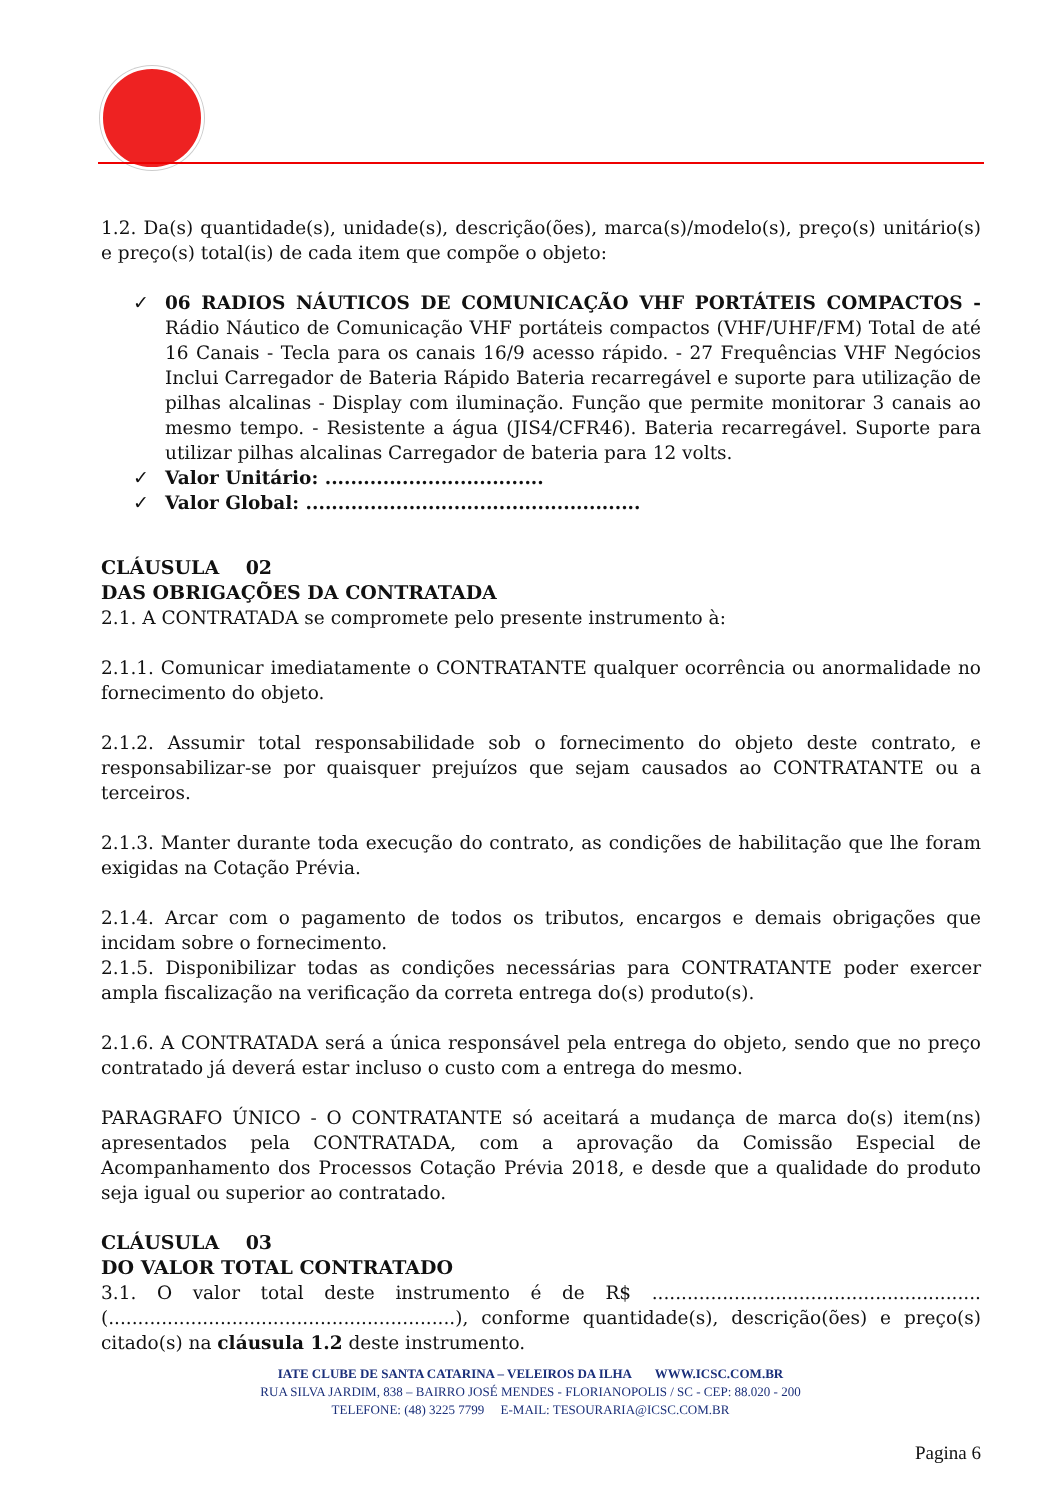1.2. Da(s) quantidade(s), unidade(s), descrição(ões), marca(s)/modelo(s), preço(s) unitário(s) e preço(s) total(is) de cada item que compõe o objeto:
✓ 06 RADIOS NÁUTICOS DE COMUNICAÇÃO VHF PORTÁTEIS COMPACTOS - Rádio Náutico de Comunicação VHF portáteis compactos (VHF/UHF/FM) Total de até 16 Canais - Tecla para os canais 16/9 acesso rápido. - 27 Frequências VHF Negócios Inclui Carregador de Bateria Rápido Bateria recarregável e suporte para utilização de pilhas alcalinas - Display com iluminação. Função que permite monitorar 3 canais ao mesmo tempo. - Resistente a água (JIS4/CFR46). Bateria recarregável. Suporte para utilizar pilhas alcalinas Carregador de bateria para 12 volts.
✓ Valor Unitário: ..................................
✓ Valor Global: ....................................................
CLÁUSULA 02
DAS OBRIGAÇÕES DA CONTRATADA
2.1. A CONTRATADA se compromete pelo presente instrumento à:
2.1.1. Comunicar imediatamente o CONTRATANTE qualquer ocorrência ou anormalidade no fornecimento do objeto.
2.1.2. Assumir total responsabilidade sob o fornecimento do objeto deste contrato, e responsabilizar-se por quaisquer prejuízos que sejam causados ao CONTRATANTE ou a terceiros.
2.1.3. Manter durante toda execução do contrato, as condições de habilitação que lhe foram exigidas na Cotação Prévia.
2.1.4. Arcar com o pagamento de todos os tributos, encargos e demais obrigações que incidam sobre o fornecimento.
2.1.5. Disponibilizar todas as condições necessárias para CONTRATANTE poder exercer ampla fiscalização na verificação da correta entrega do(s) produto(s).
2.1.6. A CONTRATADA será a única responsável pela entrega do objeto, sendo que no preço contratado já deverá estar incluso o custo com a entrega do mesmo.
PARAGRAFO ÚNICO - O CONTRATANTE só aceitará a mudança de marca do(s) item(ns) apresentados pela CONTRATADA, com a aprovação da Comissão Especial de Acompanhamento dos Processos Cotação Prévia 2018, e desde que a qualidade do produto seja igual ou superior ao contratado.
CLÁUSULA 03
DO VALOR TOTAL CONTRATADO
3.1. O valor total deste instrumento é de R$ ........................................................ (...........................................................), conforme quantidade(s), descrição(ões) e preço(s) citado(s) na cláusula 1.2 deste instrumento.
IATE CLUBE DE SANTA CATARINA – VELEIROS DA ILHA WWW.ICSC.COM.BR
RUA SILVA JARDIM, 838 – BAIRRO JOSÉ MENDES - FLORIANOPOLIS / SC - CEP: 88.020 - 200
TELEFONE: (48) 3225 7799 E-MAIL: TESOURARIA@ICSC.COM.BR
Pagina 6